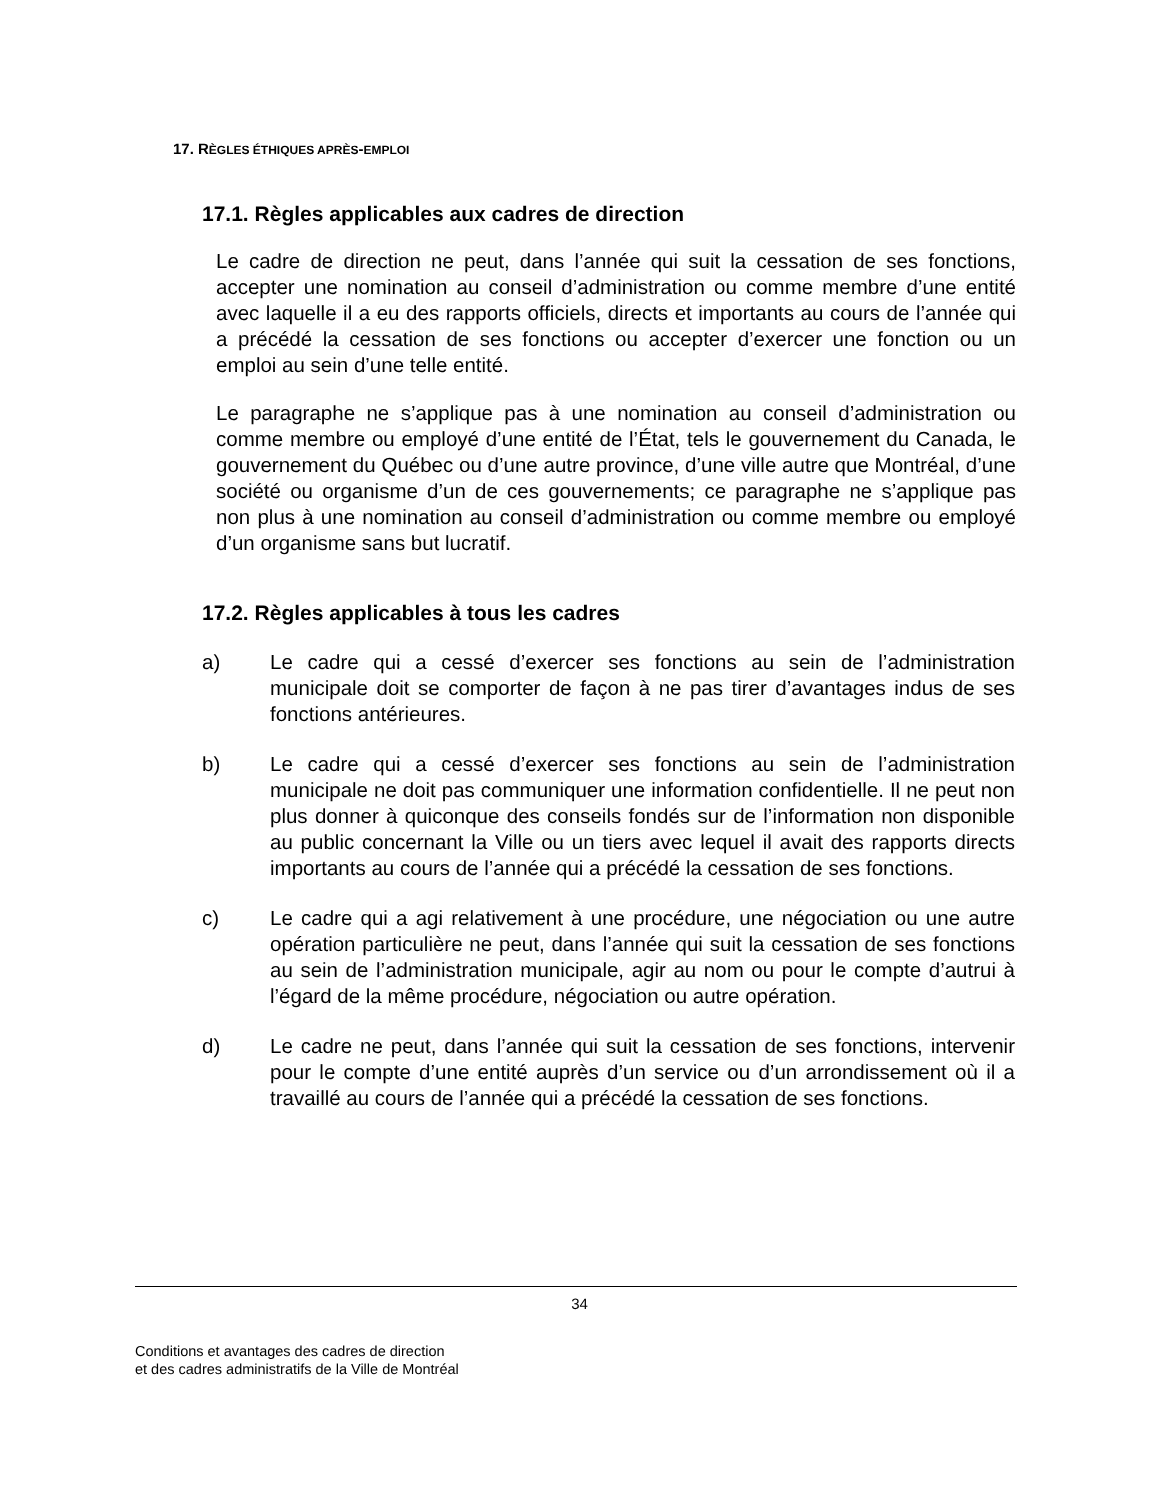17. RÈGLES ÉTHIQUES APRÈS-EMPLOI
17.1. Règles applicables aux cadres de direction
Le cadre de direction ne peut, dans l’année qui suit la cessation de ses fonctions, accepter une nomination au conseil d’administration ou comme membre d’une entité avec laquelle il a eu des rapports officiels, directs et importants au cours de l’année qui a précédé la cessation de ses fonctions ou accepter d’exercer une fonction ou un emploi au sein d’une telle entité.
Le paragraphe ne s’applique pas à une nomination au conseil d’administration ou comme membre ou employé d’une entité de l’État, tels le gouvernement du Canada, le gouvernement du Québec ou d’une autre province, d’une ville autre que Montréal, d’une société ou organisme d’un de ces gouvernements; ce paragraphe ne s’applique pas non plus à une nomination au conseil d’administration ou comme membre ou employé d’un organisme sans but lucratif.
17.2. Règles applicables à tous les cadres
a) Le cadre qui a cessé d’exercer ses fonctions au sein de l’administration municipale doit se comporter de façon à ne pas tirer d’avantages indus de ses fonctions antérieures.
b) Le cadre qui a cessé d’exercer ses fonctions au sein de l’administration municipale ne doit pas communiquer une information confidentielle. Il ne peut non plus donner à quiconque des conseils fondés sur de l’information non disponible au public concernant la Ville ou un tiers avec lequel il avait des rapports directs importants au cours de l’année qui a précédé la cessation de ses fonctions.
c) Le cadre qui a agi relativement à une procédure, une négociation ou une autre opération particulière ne peut, dans l’année qui suit la cessation de ses fonctions au sein de l’administration municipale, agir au nom ou pour le compte d’autrui à l’égard de la même procédure, négociation ou autre opération.
d) Le cadre ne peut, dans l’année qui suit la cessation de ses fonctions, intervenir pour le compte d’une entité auprès d’un service ou d’un arrondissement où il a travaillé au cours de l’année qui a précédé la cessation de ses fonctions.
34
Conditions et avantages des cadres de direction
et des cadres administratifs de la Ville de Montréal